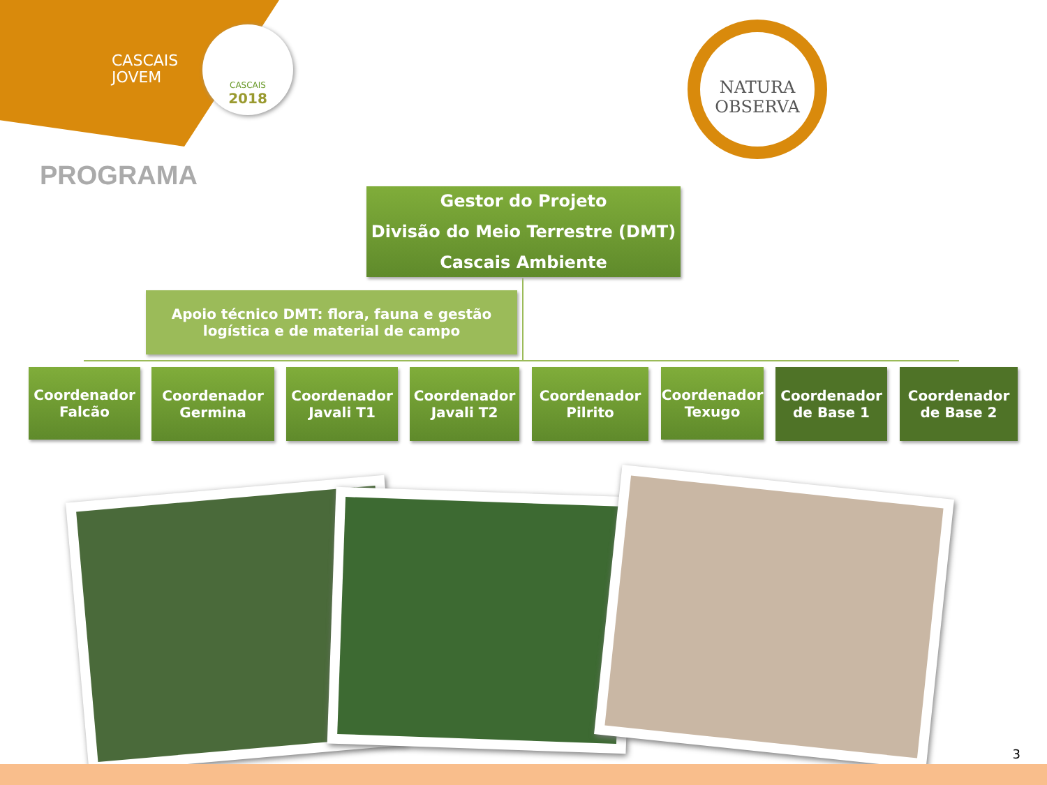CASCAIS
JOVEM
CASCAIS
2018
NATURA
OBSERVA
PROGRAMA
Gestor do Projeto
Divisão do Meio Terrestre (DMT)
Cascais Ambiente
Apoio técnico DMT: flora, fauna e gestão logística e de material de campo
Coordenador Falcão
Coordenador Germina
Coordenador Javali T1
Coordenador Javali T2
Coordenador Pilrito
Coordenador Texugo
Coordenador de Base 1
Coordenador de Base 2
3